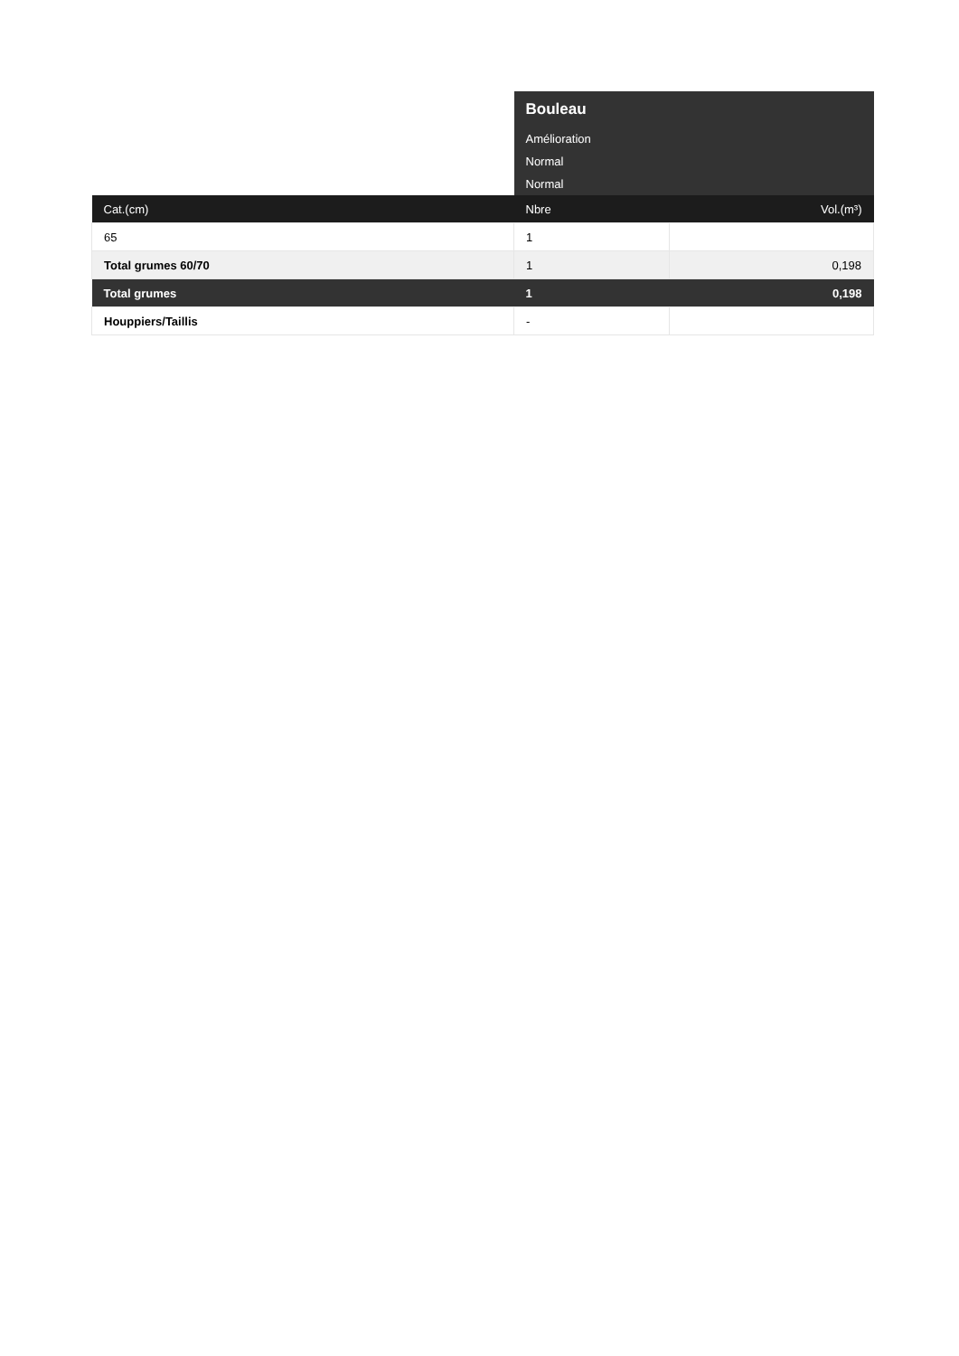| | Bouleau | |
| | Amélioration | |
| | Normal | |
| | Normal | |
| Cat.(cm) | Nbre | Vol.(m³) |
| 65 | 1 | |
| Total grumes 60/70 | 1 | 0,198 |
| Total grumes | 1 | 0,198 |
| Houppiers/Taillis | - | |